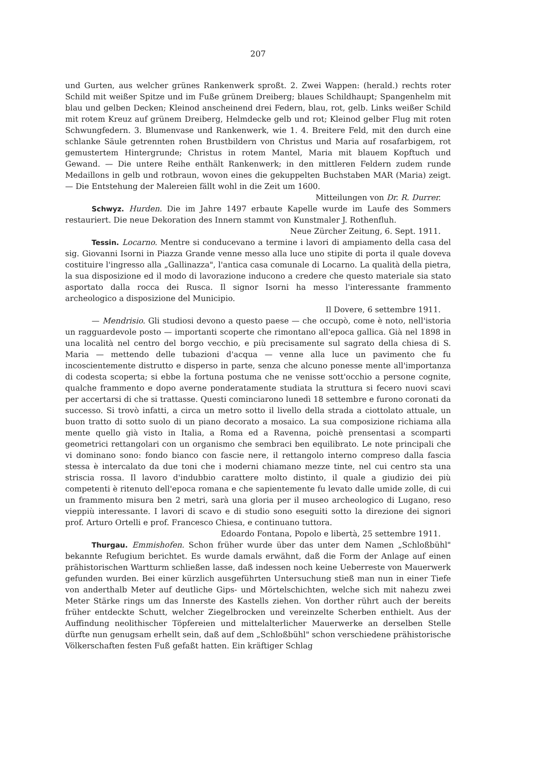207
und Gurten, aus welcher grünes Rankenwerk sproßt. 2. Zwei Wappen: (herald.) rechts roter Schild mit weißer Spitze und im Fuße grünem Dreiberg; blaues Schildhaupt; Spangenhelm mit blau und gelben Decken; Kleinod anscheinend drei Federn, blau, rot, gelb. Links weißer Schild mit rotem Kreuz auf grünem Dreiberg, Helmdecke gelb und rot; Kleinod gelber Flug mit roten Schwungfedern. 3. Blumenvase und Rankenwerk, wie 1. 4. Breitere Feld, mit den durch eine schlanke Säule getrennten rohen Brustbildern von Christus und Maria auf rosafarbigem, rot gemustertem Hintergrunde; Christus in rotem Mantel, Maria mit blauem Kopftuch und Gewand. — Die untere Reihe enthält Rankenwerk; in den mittleren Feldern zudem runde Medaillons in gelb und rotbraun, wovon eines die gekuppelten Buchstaben MAR (Maria) zeigt. — Die Entstehung der Malereien fällt wohl in die Zeit um 1600.
Mitteilungen von Dr. R. Durrer.
Schwyz. Hurden. Die im Jahre 1497 erbaute Kapelle wurde im Laufe des Sommers restauriert. Die neue Dekoration des Innern stammt von Kunstmaler J. Rothenfluh.
Neue Zürcher Zeitung, 6. Sept. 1911.
Tessin. Locarno. Mentre si conducevano a termine i lavori di ampiamento della casa del sig. Giovanni Isorni in Piazza Grande venne messo alla luce uno stipite di porta il quale doveva costituire l'ingresso alla „Gallinazza", l'antica casa comunale di Locarno. La qualità della pietra, la sua disposizione ed il modo di lavorazione inducono a credere che questo materiale sia stato asportato dalla rocca dei Rusca. Il signor Isorni ha messo l'interessante frammento archeologico a disposizione del Municipio.
Il Dovere, 6 settembre 1911.
— Mendrisio. Gli studiosi devono a questo paese — che occupò, come è noto, nell'istoria un ragguardevole posto — importanti scoperte che rimontano all'epoca gallica. Già nel 1898 in una località nel centro del borgo vecchio, e più precisamente sul sagrato della chiesa di S. Maria — mettendo delle tubazioni d'acqua — venne alla luce un pavimento che fu incoscientemente distrutto e disperso in parte, senza che alcuno ponesse mente all'importanza di codesta scoperta; si ebbe la fortuna postuma che ne venisse sott'occhio a persone cognite, qualche frammento e dopo averne ponderatamente studiata la struttura si fecero nuovi scavi per accertarsi di che si trattasse. Questi cominciarono lunedì 18 settembre e furono coronati da successo. Si trovò infatti, a circa un metro sotto il livello della strada a ciottolato attuale, un buon tratto di sotto suolo di un piano decorato a mosaico. La sua composizione richiama alla mente quello già visto in Italia, a Roma ed a Ravenna, poichè prensentasi a scomparti geometrici rettangolari con un organismo che sembraci ben equilibrato. Le note principali che vi dominano sono: fondo bianco con fascie nere, il rettangolo interno compreso dalla fascia stessa è intercalato da due toni che i moderni chiamano mezze tinte, nel cui centro sta una striscia rossa. Il lavoro d'indubbio carattere molto distinto, il quale a giudizio dei più competenti è ritenuto dell'epoca romana e che sapientemente fu levato dalle umide zolle, di cui un frammento misura ben 2 metri, sarà una gloria per il museo archeologico di Lugano, reso vieppiù interessante. I lavori di scavo e di studio sono eseguiti sotto la direzione dei signori prof. Arturo Ortelli e prof. Francesco Chiesa, e continuano tuttora.
Edoardo Fontana, Popolo e libertà, 25 settembre 1911.
Thurgau. Emmishofen. Schon früher wurde über das unter dem Namen „Schloßbühl" bekannte Refugium berichtet. Es wurde damals erwähnt, daß die Form der Anlage auf einen prähistorischen Wartturm schließen lasse, daß indessen noch keine Ueberreste von Mauerwerk gefunden wurden. Bei einer kürzlich ausgeführten Untersuchung stieß man nun in einer Tiefe von anderthalb Meter auf deutliche Gips- und Mörtelschichten, welche sich mit nahezu zwei Meter Stärke rings um das Innerste des Kastells ziehen. Von dorther rührt auch der bereits früher entdeckte Schutt, welcher Ziegelbrocken und vereinzelte Scherben enthielt. Aus der Auffindung neolithischer Töpfereien und mittelalterlicher Mauerwerke an derselben Stelle dürfte nun genugsam erhellt sein, daß auf dem „Schloßbühl" schon verschiedene prähistorische Völkerschaften festen Fuß gefaßt hatten. Ein kräftiger Schlag